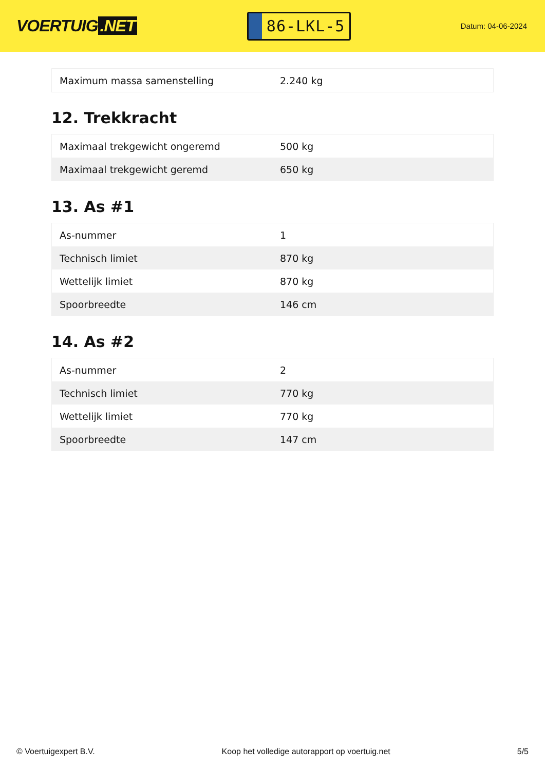VOERTUIG.NET
86-LKL-5
Datum: 04-06-2024
| Maximum massa samenstelling | 2.240 kg |
12. Trekkracht
| Maximaal trekgewicht ongeremd | 500 kg |
| Maximaal trekgewicht geremd | 650 kg |
13. As #1
| As-nummer | 1 |
| Technisch limiet | 870 kg |
| Wettelijk limiet | 870 kg |
| Spoorbreedte | 146 cm |
14. As #2
| As-nummer | 2 |
| Technisch limiet | 770 kg |
| Wettelijk limiet | 770 kg |
| Spoorbreedte | 147 cm |
© Voertuigexpert B.V. Koop het volledige autorapport op voertuig.net 5/5